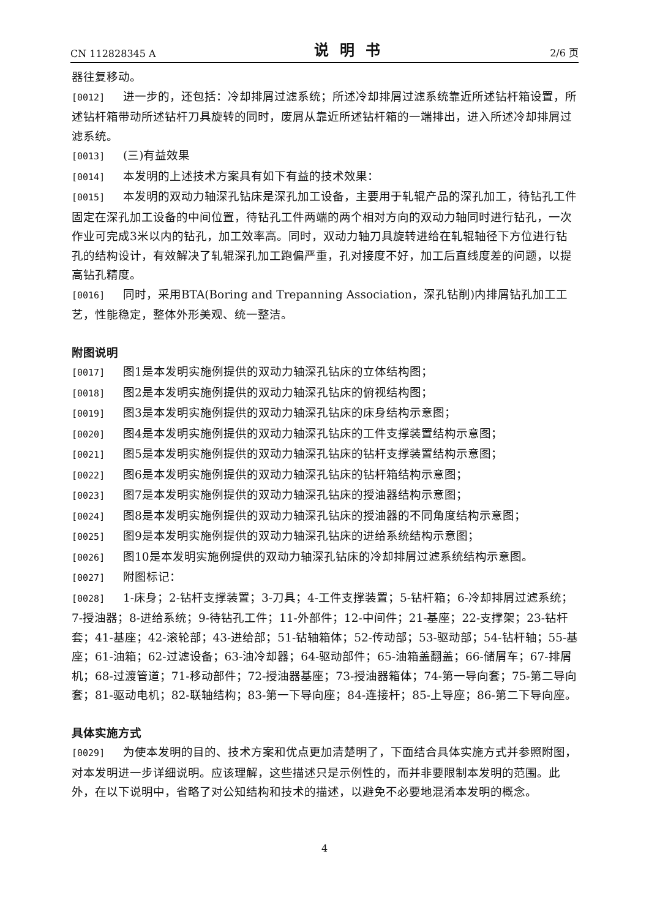CN 112828345 A 说明书 2/6 页
器往复移动。
[0012] 进一步的，还包括：冷却排屑过滤系统；所述冷却排屑过滤系统靠近所述钻杆箱设置，所述钻杆箱带动所述钻杆刀具旋转的同时，废屑从靠近所述钻杆箱的一端排出，进入所述冷却排屑过滤系统。
[0013] (三)有益效果
[0014] 本发明的上述技术方案具有如下有益的技术效果：
[0015] 本发明的双动力轴深孔钻床是深孔加工设备，主要用于轧辊产品的深孔加工，待钻孔工件固定在深孔加工设备的中间位置，待钻孔工件两端的两个相对方向的双动力轴同时进行钻孔，一次作业可完成3米以内的钻孔，加工效率高。同时，双动力轴刀具旋转进给在轧辊轴径下方位进行钻孔的结构设计，有效解决了轧辊深孔加工跑偏严重，孔对接度不好，加工后直线度差的问题，以提高钻孔精度。
[0016] 同时，采用BTA(Boring and Trepanning Association，深孔钻削)内排屑钻孔加工工艺，性能稳定，整体外形美观、统一整洁。
附图说明
[0017] 图1是本发明实施例提供的双动力轴深孔钻床的立体结构图；
[0018] 图2是本发明实施例提供的双动力轴深孔钻床的俯视结构图；
[0019] 图3是本发明实施例提供的双动力轴深孔钻床的床身结构示意图；
[0020] 图4是本发明实施例提供的双动力轴深孔钻床的工件支撑装置结构示意图；
[0021] 图5是本发明实施例提供的双动力轴深孔钻床的钻杆支撑装置结构示意图；
[0022] 图6是本发明实施例提供的双动力轴深孔钻床的钻杆箱结构示意图；
[0023] 图7是本发明实施例提供的双动力轴深孔钻床的授油器结构示意图；
[0024] 图8是本发明实施例提供的双动力轴深孔钻床的授油器的不同角度结构示意图；
[0025] 图9是本发明实施例提供的双动力轴深孔钻床的进给系统结构示意图；
[0026] 图10是本发明实施例提供的双动力轴深孔钻床的冷却排屑过滤系统结构示意图。
[0027] 附图标记：
[0028] 1-床身；2-钻杆支撑装置；3-刀具；4-工件支撑装置；5-钻杆箱；6-冷却排屑过滤系统；7-授油器；8-进给系统；9-待钻孔工件；11-外部件；12-中间件；21-基座；22-支撑架；23-钻杆套；41-基座；42-滚轮部；43-进给部；51-钻轴箱体；52-传动部；53-驱动部；54-钻杆轴；55-基座；61-油箱；62-过滤设备；63-油冷却器；64-驱动部件；65-油箱盖翻盖；66-储屑车；67-排屑机；68-过渡管道；71-移动部件；72-授油器基座；73-授油器箱体；74-第一导向套；75-第二导向套；81-驱动电机；82-联轴结构；83-第一下导向座；84-连接杆；85-上导座；86-第二下导向座。
具体实施方式
[0029] 为使本发明的目的、技术方案和优点更加清楚明了，下面结合具体实施方式并参照附图，对本发明进一步详细说明。应该理解，这些描述只是示例性的，而并非要限制本发明的范围。此外，在以下说明中，省略了对公知结构和技术的描述，以避免不必要地混淆本发明的概念。
4